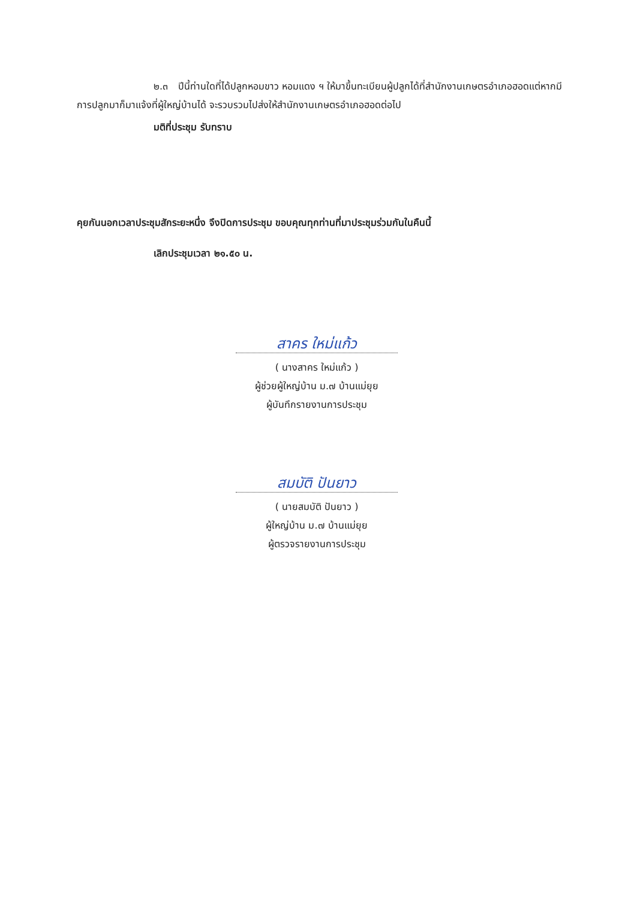๒.๓ ปีนี้ท่านใดที่ได้ปลูกหอมขาว หอมแดง ฯ ให้มาขึ้นทะเบียนผู้ปลูกได้ที่สำนักงานเกษตรอำเภอฮอดแต่หากมีการปลูกมาก็มาแจ้งที่ผู้ใหญ่บ้านได้ จะรวบรวมไปส่งให้สำนักงานเกษตรอำเภอฮอดต่อไป
มติที่ประชุม รับทราบ
คุยกันนอกเวลาประชุมสักระยะหนึ่ง จึงปิดการประชุม ขอบคุณทุกท่านที่มาประชุมร่วมกันในคืนนี้
เลิกประชุมเวลา ๒๑.๕๐ น.
สาคร ใหม่แก้ว
( นางสาคร ใหม่แก้ว )
ผู้ช่วยผู้ใหญ่บ้าน ม.๗ บ้านแม่ยุย
ผู้บันทึกรายงานการประชุม
สมบัติ ปันยาว
( นายสมบัติ ปันยาว )
ผู้ใหญ่บ้าน ม.๗ บ้านแม่ยุย
ผู้ตรวจรายงานการประชุม